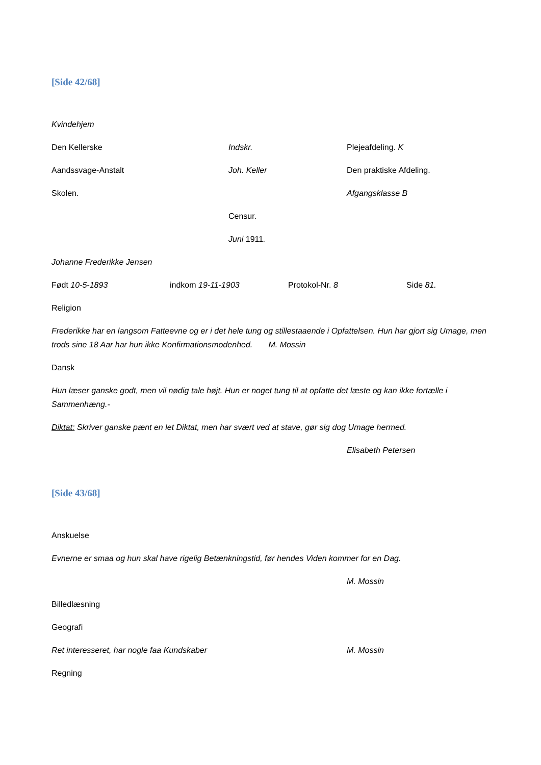[Side 42/68]
Kvindehjem
Den Kellerske Indskr. Plejeafdeling. K
Aandssvage-Anstalt Joh. Keller Den praktiske Afdeling.
Skolen. Afgangsklasse B
Censur.
Juni 1911.
Johanne Frederikke Jensen
Født 10-5-1893 indkom 19-11-1903 Protokol-Nr. 8 Side 81.
Religion
Frederikke har en langsom Fatteevne og er i det hele tung og stillestaaende i Opfattelsen. Hun har gjort sig Umage, men trods sine 18 Aar har hun ikke Konfirmationsmodenhed. M. Mossin
Dansk
Hun læser ganske godt, men vil nødig tale højt. Hun er noget tung til at opfatte det læste og kan ikke fortælle i Sammenhæng.-
Diktat: Skriver ganske pænt en let Diktat, men har svært ved at stave, gør sig dog Umage hermed.
Elisabeth Petersen
[Side 43/68]
Anskuelse
Evnerne er smaa og hun skal have rigelig Betænkningstid, før hendes Viden kommer for en Dag.
M. Mossin
Billedlæsning
Geografi
Ret interesseret, har nogle faa Kundskaber M. Mossin
Regning